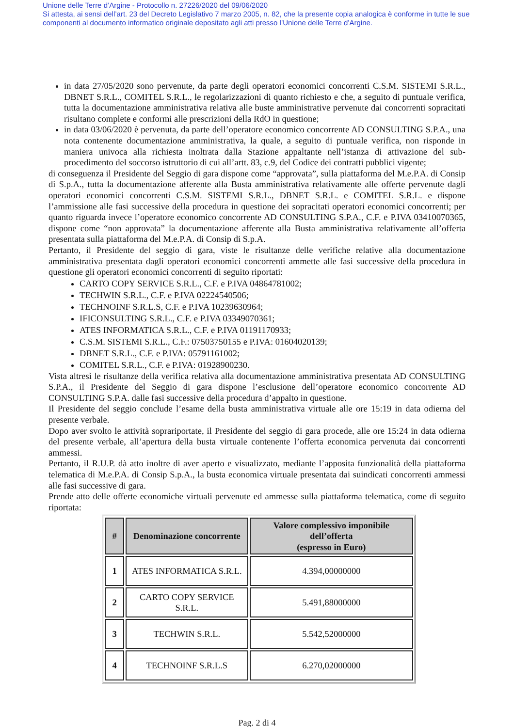Unione delle Terre d’Argine - Protocollo n. 27226/2020 del 09/06/2020
Si attesta, ai sensi dell’art. 23 del Decreto Legislativo 7 marzo 2005, n. 82, che la presente copia analogica è conforme in tutte le sue componenti al documento informatico originale depositato agli atti presso l’Unione delle Terre d’Argine.
in data 27/05/2020 sono pervenute, da parte degli operatori economici concorrenti C.S.M. SISTEMI S.R.L., DBNET S.R.L., COMITEL S.R.L., le regolarizzazioni di quanto richiesto e che, a seguito di puntuale verifica, tutta la documentazione amministrativa relativa alle buste amministrative pervenute dai concorrenti sopracitati risultano complete e conformi alle prescrizioni della RdO in questione;
in data 03/06/2020 è pervenuta, da parte dell’operatore economico concorrente AD CONSULTING S.P.A., una nota contenente documentazione amministrativa, la quale, a seguito di puntuale verifica, non risponde in maniera univoca alla richiesta inoltrata dalla Stazione appaltante nell’istanza di attivazione del sub-procedimento del soccorso istruttorio di cui all’artt. 83, c.9, del Codice dei contratti pubblici vigente;
di conseguenza il Presidente del Seggio di gara dispone come “approvata”, sulla piattaforma del M.e.P.A. di Consip di S.p.A., tutta la documentazione afferente alla Busta amministrativa relativamente alle offerte pervenute dagli operatori economici concorrenti C.S.M. SISTEMI S.R.L., DBNET S.R.L. e COMITEL S.R.L. e dispone l’ammissione alle fasi successive della procedura in questione dei sopracitati operatori economici concorrenti; per quanto riguarda invece l’operatore economico concorrente AD CONSULTING S.P.A., C.F. e P.IVA 03410070365, dispone come “non approvata” la documentazione afferente alla Busta amministrativa relativamente all’offerta presentata sulla piattaforma del M.e.P.A. di Consip di S.p.A.
Pertanto, il Presidente del seggio di gara, viste le risultanze delle verifiche relative alla documentazione amministrativa presentata dagli operatori economici concorrenti ammette alle fasi successive della procedura in questione gli operatori economici concorrenti di seguito riportati:
CARTO COPY SERVICE S.R.L., C.F. e P.IVA 04864781002;
TECHWIN S.R.L., C.F. e P.IVA 02224540506;
TECHNOINF S.R.L.S, C.F. e P.IVA 10239630964;
IFICONSULTING S.R.L., C.F. e P.IVA 03349070361;
ATES INFORMATICA S.R.L., C.F. e P.IVA 01191170933;
C.S.M. SISTEMI S.R.L., C.F.: 07503750155 e P.IVA: 01604020139;
DBNET S.R.L., C.F. e P.IVA: 05791161002;
COMITEL S.R.L., C.F. e P.IVA: 01928900230.
Vista altresì le risultanze della verifica relativa alla documentazione amministrativa presentata AD CONSULTING S.P.A., il Presidente del Seggio di gara dispone l’esclusione dell’operatore economico concorrente AD CONSULTING S.P.A. dalle fasi successive della procedura d’appalto in questione.
Il Presidente del seggio conclude l’esame della busta amministrativa virtuale alle ore 15:19 in data odierna del presente verbale.
Dopo aver svolto le attività soprariportate, il Presidente del seggio di gara procede, alle ore 15:24 in data odierna del presente verbale, all’apertura della busta virtuale contenente l’offerta economica pervenuta dai concorrenti ammessi.
Pertanto, il R.U.P. dà atto inoltre di aver aperto e visualizzato, mediante l’apposita funzionalità della piattaforma telematica di M.e.P.A. di Consip S.p.A., la busta economica virtuale presentata dai suindicati concorrenti ammessi alle fasi successive di gara.
Prende atto delle offerte economiche virtuali pervenute ed ammesse sulla piattaforma telematica, come di seguito riportata:
| # | Denominazione concorrente | Valore complessivo imponibile dell’offerta (espresso in Euro) |
| --- | --- | --- |
| 1 | ATES INFORMATICA S.R.L. | 4.394,00000000 |
| 2 | CARTO COPY SERVICE S.R.L. | 5.491,88000000 |
| 3 | TECHWIN S.R.L. | 5.542,52000000 |
| 4 | TECHNOINF S.R.L.S | 6.270,02000000 |
Pag. 2 di 4